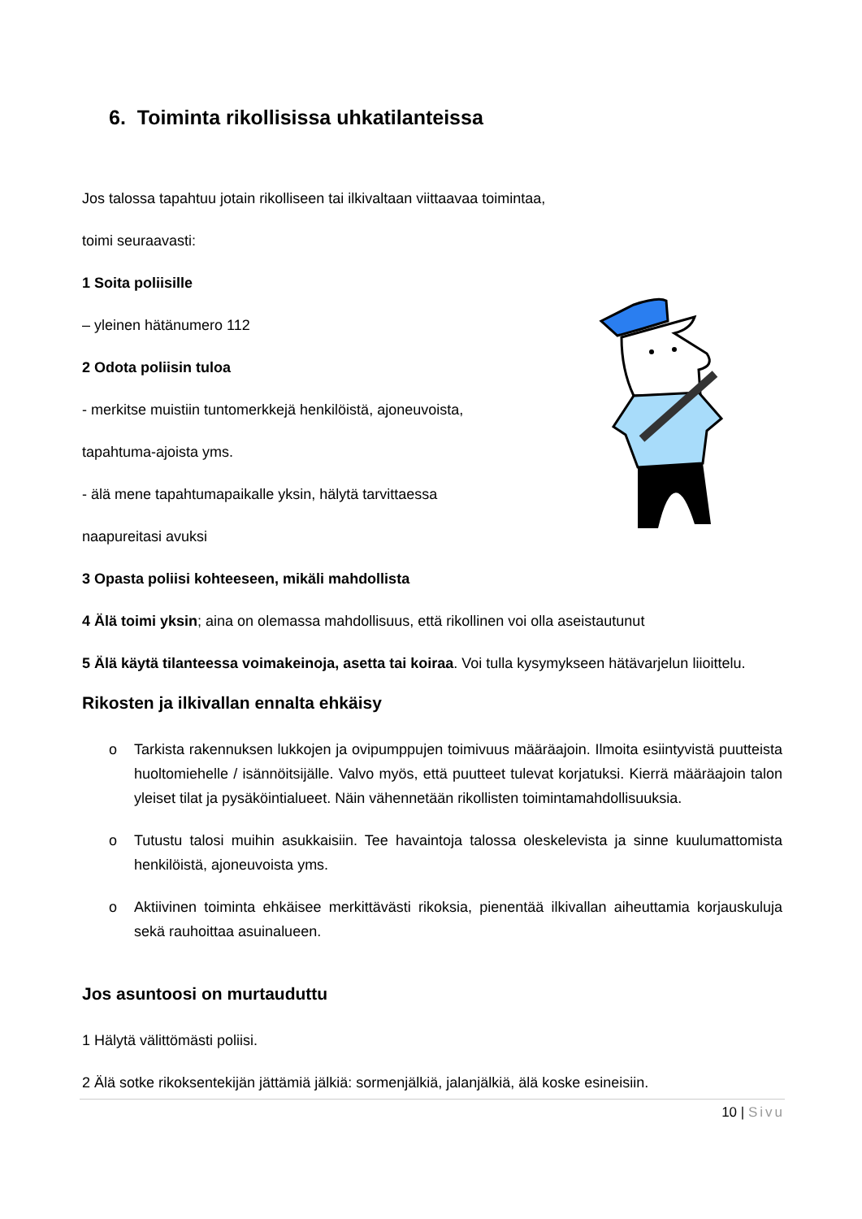6. Toiminta rikollisissa uhkatilanteissa
Jos talossa tapahtuu jotain rikolliseen tai ilkivaltaan viittaavaa toimintaa,
toimi seuraavasti:
1 Soita poliisille
– yleinen hätänumero 112
2 Odota poliisin tuloa
- merkitse muistiin tuntomerkkejä henkilöistä, ajoneuvoista,
tapahtuma-ajoista yms.
- älä mene tapahtumapaikalle yksin, hälytä tarvittaessa
naapureitasi avuksi
3 Opasta poliisi kohteeseen, mikäli mahdollista
4 Älä toimi yksin; aina on olemassa mahdollisuus, että rikollinen voi olla aseistautunut
5 Älä käytä tilanteessa voimakeinoja, asetta tai koiraa. Voi tulla kysymykseen hätävarjelun liioittelu.
Rikosten ja ilkivallan ennalta ehkäisy
o Tarkista rakennuksen lukkojen ja ovipumppujen toimivuus määräajoin. Ilmoita esiintyvistä puutteista huoltomiehelle / isännöitsijälle. Valvo myös, että puutteet tulevat korjatuksi. Kierrä määräajoin talon yleiset tilat ja pysäköintialueet. Näin vähennetään rikollisten toimintamahdollisuuksia.
o Tutustu talosi muihin asukkaisiin. Tee havaintoja talossa oleskelevista ja sinne kuulumattomista henkilöistä, ajoneuvoista yms.
o Aktiivinen toiminta ehkäisee merkittävästi rikoksia, pienentää ilkivallan aiheuttamia korjauskuluja sekä rauhoittaa asuinalueen.
Jos asuntoosi on murtauduttu
1 Hälytä välittömästi poliisi.
2 Älä sotke rikoksentekijän jättämiä jälkiä: sormenjälkiä, jalanjälkiä, älä koske esineisiin.
10 | Sivu